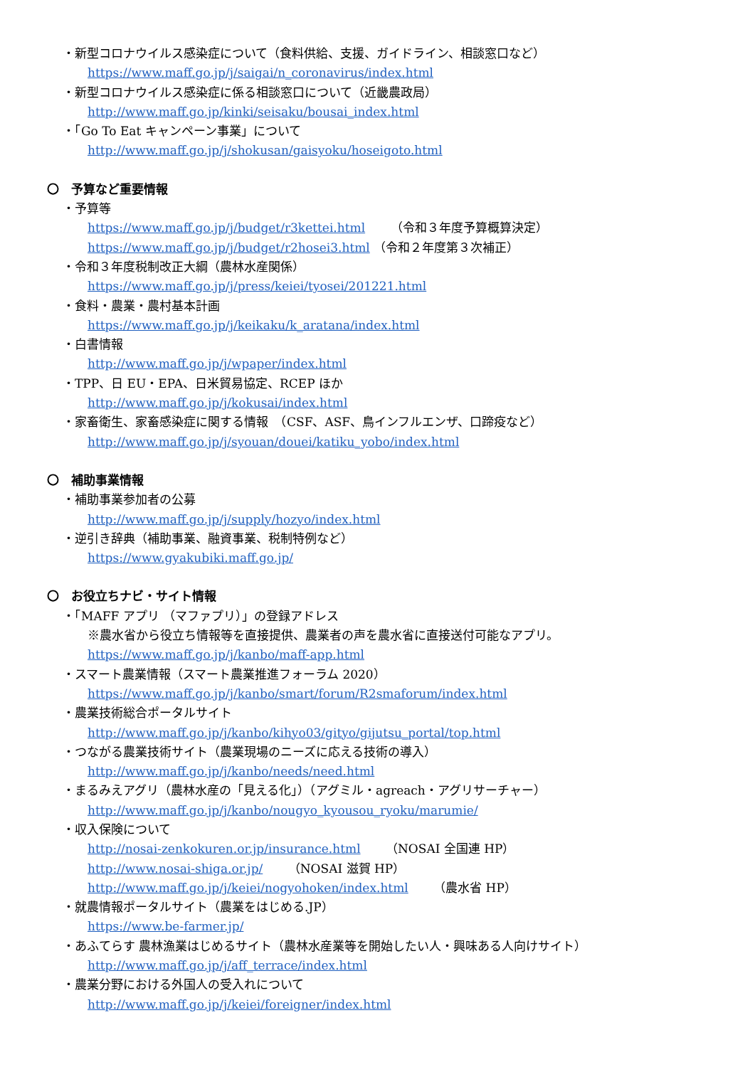・新型コロナウイルス感染症について（食料供給、支援、ガイドライン、相談窓口など）
https://www.maff.go.jp/j/saigai/n_coronavirus/index.html
・新型コロナウイルス感染症に係る相談窓口について（近畿農政局）
http://www.maff.go.jp/kinki/seisaku/bousai_index.html
・「Go To Eat キャンペーン事業」について
http://www.maff.go.jp/j/shokusan/gaisyoku/hoseigoto.html
〇　予算など重要情報
・予算等
https://www.maff.go.jp/j/budget/r3kettei.html （令和３年度予算概算決定）
https://www.maff.go.jp/j/budget/r2hosei3.html （令和２年度第３次補正）
・令和３年度税制改正大綱（農林水産関係）
https://www.maff.go.jp/j/press/keiei/tyosei/201221.html
・食料・農業・農村基本計画
https://www.maff.go.jp/j/keikaku/k_aratana/index.html
・白書情報
http://www.maff.go.jp/j/wpaper/index.html
・TPP、日 EU・EPA、日米貿易協定、RCEP ほか
http://www.maff.go.jp/j/kokusai/index.html
・家畜衛生、家畜感染症に関する情報　（CSF、ASF、鳥インフルエンザ、口蹄疫など）
http://www.maff.go.jp/j/syouan/douei/katiku_yobo/index.html
〇　補助事業情報
・補助事業参加者の公募
http://www.maff.go.jp/j/supply/hozyo/index.html
・逆引き辞典（補助事業、融資事業、税制特例など）
https://www.gyakubiki.maff.go.jp/
〇　お役立ちナビ・サイト情報
・「MAFF アプリ （マファプリ）」の登録アドレス
※農水省から役立ち情報等を直接提供、農業者の声を農水省に直接送付可能なアプリ。
https://www.maff.go.jp/j/kanbo/maff-app.html
・スマート農業情報（スマート農業推進フォーラム 2020）
https://www.maff.go.jp/j/kanbo/smart/forum/R2smaforum/index.html
・農業技術総合ポータルサイト
http://www.maff.go.jp/j/kanbo/kihyo03/gityo/gijutsu_portal/top.html
・つながる農業技術サイト（農業現場のニーズに応える技術の導入）
http://www.maff.go.jp/j/kanbo/needs/need.html
・まるみえアグリ（農林水産の「見える化」）（アグミル・agreach・アグリサーチャー）
http://www.maff.go.jp/j/kanbo/nougyo_kyousou_ryoku/marumie/
・収入保険について
http://nosai-zenkokuren.or.jp/insurance.html （NOSAI 全国連 HP）
http://www.nosai-shiga.or.jp/ （NOSAI 滋賀 HP）
http://www.maff.go.jp/j/keiei/nogyohoken/index.html （農水省 HP）
・就農情報ポータルサイト（農業をはじめる.JP）
https://www.be-farmer.jp/
・あふてらす 農林漁業はじめるサイト（農林水産業等を開始したい人・興味ある人向けサイト）
http://www.maff.go.jp/j/aff_terrace/index.html
・農業分野における外国人の受入れについて
http://www.maff.go.jp/j/keiei/foreigner/index.html